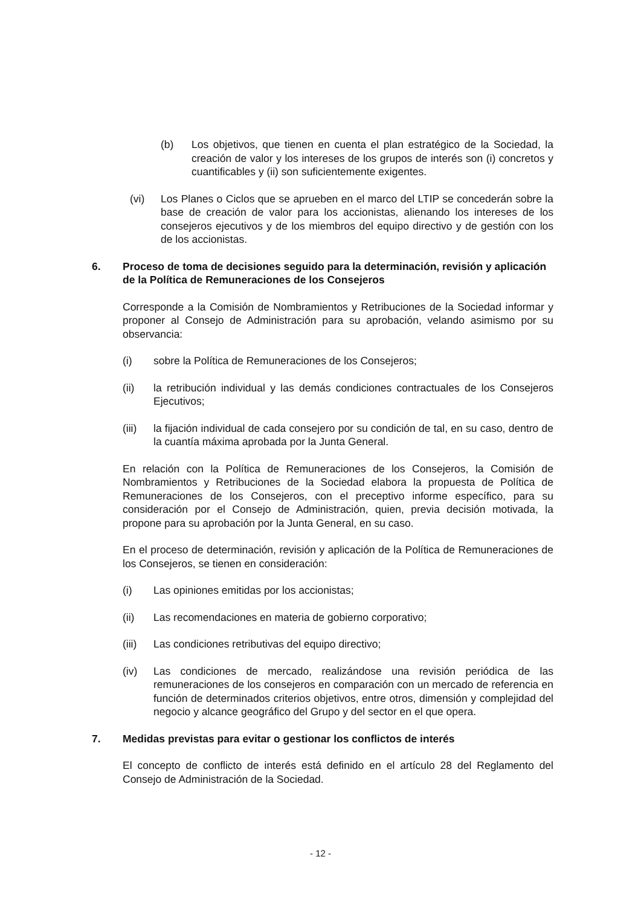(b) Los objetivos, que tienen en cuenta el plan estratégico de la Sociedad, la creación de valor y los intereses de los grupos de interés son (i) concretos y cuantificables y (ii) son suficientemente exigentes.
(vi) Los Planes o Ciclos que se aprueben en el marco del LTIP se concederán sobre la base de creación de valor para los accionistas, alienando los intereses de los consejeros ejecutivos y de los miembros del equipo directivo y de gestión con los de los accionistas.
6. Proceso de toma de decisiones seguido para la determinación, revisión y aplicación de la Política de Remuneraciones de los Consejeros
Corresponde a la Comisión de Nombramientos y Retribuciones de la Sociedad informar y proponer al Consejo de Administración para su aprobación, velando asimismo por su observancia:
(i) sobre la Política de Remuneraciones de los Consejeros;
(ii) la retribución individual y las demás condiciones contractuales de los Consejeros Ejecutivos;
(iii) la fijación individual de cada consejero por su condición de tal, en su caso, dentro de la cuantía máxima aprobada por la Junta General.
En relación con la Política de Remuneraciones de los Consejeros, la Comisión de Nombramientos y Retribuciones de la Sociedad elabora la propuesta de Política de Remuneraciones de los Consejeros, con el preceptivo informe específico, para su consideración por el Consejo de Administración, quien, previa decisión motivada, la propone para su aprobación por la Junta General, en su caso.
En el proceso de determinación, revisión y aplicación de la Política de Remuneraciones de los Consejeros, se tienen en consideración:
(i) Las opiniones emitidas por los accionistas;
(ii) Las recomendaciones en materia de gobierno corporativo;
(iii) Las condiciones retributivas del equipo directivo;
(iv) Las condiciones de mercado, realizándose una revisión periódica de las remuneraciones de los consejeros en comparación con un mercado de referencia en función de determinados criterios objetivos, entre otros, dimensión y complejidad del negocio y alcance geográfico del Grupo y del sector en el que opera.
7. Medidas previstas para evitar o gestionar los conflictos de interés
El concepto de conflicto de interés está definido en el artículo 28 del Reglamento del Consejo de Administración de la Sociedad.
- 12 -